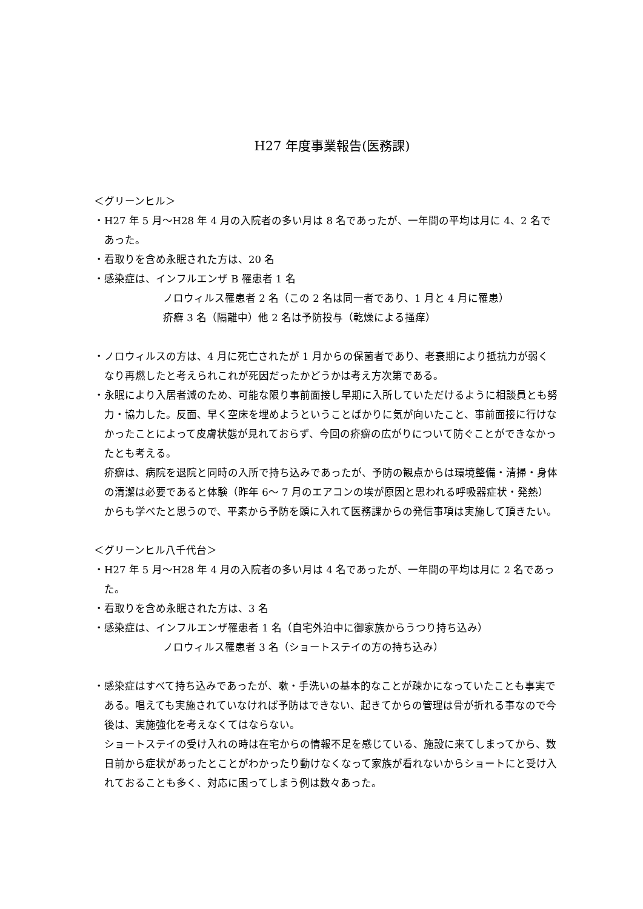H27 年度事業報告(医務課)
＜グリーンヒル＞
・H27 年 5 月～H28 年 4 月の入院者の多い月は 8 名であったが、一年間の平均は月に 4、2 名であった。
・看取りを含め永眠された方は、20 名
・感染症は、インフルエンザ B 罹患者 1 名
ノロウィルス罹患者 2 名（この 2 名は同一者であり、1 月と 4 月に罹患）
疥癬 3 名（隔離中）他 2 名は予防投与（乾燥による掻痒）
・ノロウィルスの方は、4 月に死亡されたが 1 月からの保菌者であり、老衰期により抵抗力が弱くなり再燃したと考えられこれが死因だったかどうかは考え方次第である。
・永眠により入居者減のため、可能な限り事前面接し早期に入所していただけるように相談員とも努力・協力した。反面、早く空床を埋めようということばかりに気が向いたこと、事前面接に行けなかったことによって皮膚状態が見れておらず、今回の疥癬の広がりについて防ぐことができなかったとも考える。
疥癬は、病院を退院と同時の入所で持ち込みであったが、予防の観点からは環境整備・清掃・身体の清潔は必要であると体験（昨年 6～ 7 月のエアコンの埃が原因と思われる呼吸器症状・発熱）からも学べたと思うので、平素から予防を頭に入れて医務課からの発信事項は実施して頂きたい。
＜グリーンヒル八千代台＞
・H27 年 5 月～H28 年 4 月の入院者の多い月は 4 名であったが、一年間の平均は月に 2 名であった。
・看取りを含め永眠された方は、3 名
・感染症は、インフルエンザ罹患者 1 名（自宅外泊中に御家族からうつり持ち込み）
ノロウィルス罹患者 3 名（ショートステイの方の持ち込み）
・感染症はすべて持ち込みであったが、嗽・手洗いの基本的なことが疎かになっていたことも事実である。唱えても実施されていなければ予防はできない、起きてからの管理は骨が折れる事なので今後は、実施強化を考えなくてはならない。
ショートステイの受け入れの時は在宅からの情報不足を感じている、施設に来てしまってから、数日前から症状があったとことがわかったり動けなくなって家族が看れないからショートにと受け入れておることも多く、対応に困ってしまう例は数々あった。